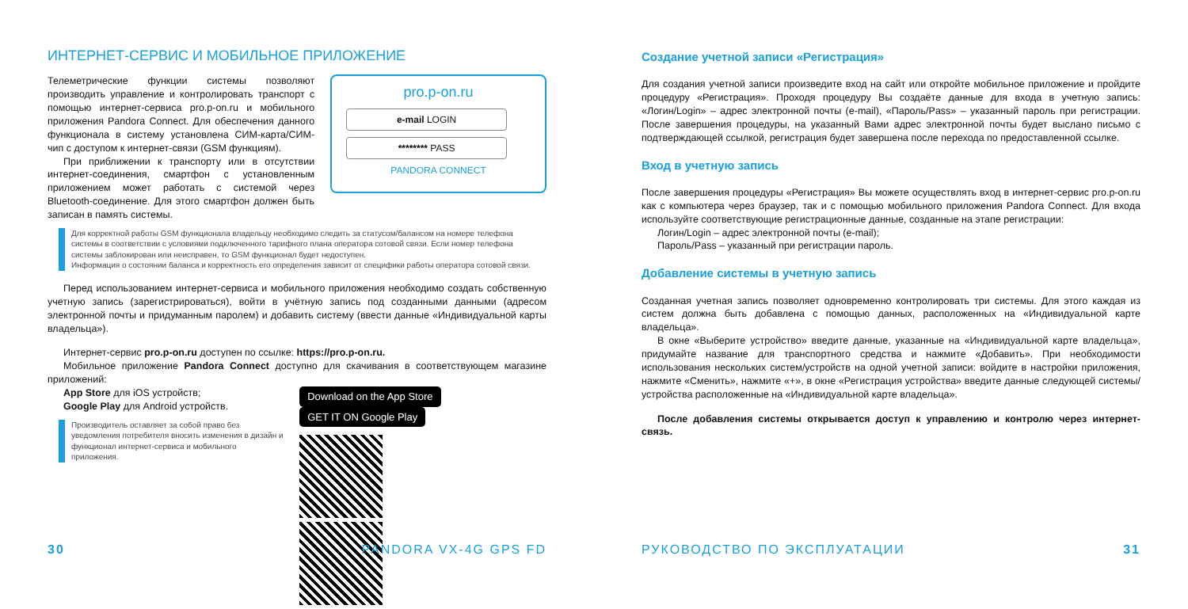ИНТЕРНЕТ-СЕРВИС И МОБИЛЬНОЕ ПРИЛОЖЕНИЕ
Телеметрические функции системы позволяют производить управление и контролировать транспорт с помощью интернет-сервиса pro.p-on.ru и мобильного приложения Pandora Connect. Для обеспечения данного функционала в систему установлена СИМ-карта/СИМ-чип с доступом к интернет-связи (GSM функциям).
При приближении к транспорту или в отсутствии интернет-соединения, смартфон с установленным приложением может работать с системой через Bluetooth-соединение. Для этого смартфон должен быть записан в память системы.
pro.p-on.ru
e-mail LOGIN
******** PASS
PANDORA CONNECT
Для корректной работы GSM функционала владельцу необходимо следить за статусом/балансом на номере телефона системы в соответствии с условиями подключенного тарифного плана оператора сотовой связи. Если номер телефона системы заблокирован или неисправен, то GSM функционал будет недоступен.
Информация о состоянии баланса и корректность его определения зависит от специфики работы оператора сотовой связи.
Перед использованием интернет-сервиса и мобильного приложения необходимо создать собственную учетную запись (зарегистрироваться), войти в учётную запись под созданными данными (адресом электронной почты и придуманным паролем) и добавить систему (ввести данные «Индивидуальной карты владельца»).
Интернет-сервис pro.p-on.ru доступен по ссылке: https://pro.p-on.ru.
Мобильное приложение Pandora Connect доступно для скачивания в соответствующем магазине приложений:
App Store для iOS устройств;
Google Play для Android устройств.
Производитель оставляет за собой право без уведомления потребителя вносить изменения в дизайн и функционал интернет-сервиса и мобильного приложения.
Download on the App Store GET IT ON Google Play
30 PANDORA VX-4G GPS FD
Создание учетной записи «Регистрация»
Для создания учетной записи произведите вход на сайт или откройте мобильное приложение и пройдите процедуру «Регистрация». Проходя процедуру Вы создаёте данные для входа в учетную запись: «Логин/Login» – адрес электронной почты (e-mail), «Пароль/Pass» – указанный пароль при регистрации. После завершения процедуры, на указанный Вами адрес электронной почты будет выслано письмо с подтверждающей ссылкой, регистрация будет завершена после перехода по предоставленной ссылке.
Вход в учетную запись
После завершения процедуры «Регистрация» Вы можете осуществлять вход в интернет-сервис pro.p-on.ru как с компьютера через браузер, так и с помощью мобильного приложения Pandora Connect. Для входа используйте соответствующие регистрационные данные, созданные на этапе регистрации:
Логин/Login – адрес электронной почты (e-mail);
Пароль/Pass – указанный при регистрации пароль.
Добавление системы в учетную запись
Созданная учетная запись позволяет одновременно контролировать три системы. Для этого каждая из систем должна быть добавлена с помощью данных, расположенных на «Индивидуальной карте владельца».
В окне «Выберите устройство» введите данные, указанные на «Индивидуальной карте владельца», придумайте название для транспортного средства и нажмите «Добавить». При необходимости использования нескольких систем/устройств на одной учетной записи: войдите в настройки приложения, нажмите «Сменить», нажмите «+», в окне «Регистрация устройства» введите данные следующей системы/устройства расположенные на «Индивидуальной карте владельца».
После добавления системы открывается доступ к управлению и контролю через интернет-связь.
РУКОВОДСТВО ПО ЭКСПЛУАТАЦИИ 31